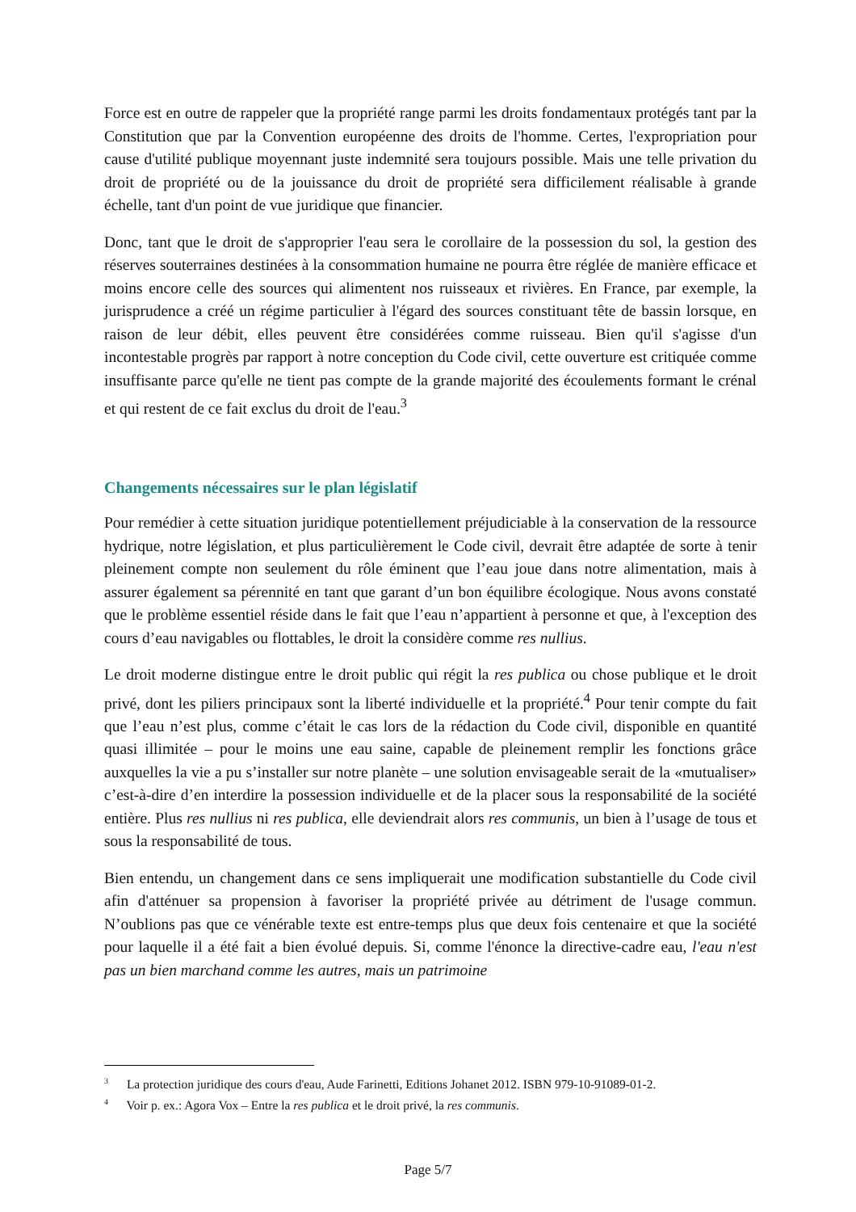Force est en outre de rappeler que la propriété range parmi les droits fondamentaux protégés tant par la Constitution que par la Convention européenne des droits de l'homme. Certes, l'expropriation pour cause d'utilité publique moyennant juste indemnité sera toujours possible. Mais une telle privation du droit de propriété ou de la jouissance du droit de propriété sera difficilement réalisable à grande échelle, tant d'un point de vue juridique que financier.
Donc, tant que le droit de s'approprier l'eau sera le corollaire de la possession du sol, la gestion des réserves souterraines destinées à la consommation humaine ne pourra être réglée de manière efficace et moins encore celle des sources qui alimentent nos ruisseaux et rivières. En France, par exemple, la jurisprudence a créé un régime particulier à l'égard des sources constituant tête de bassin lorsque, en raison de leur débit, elles peuvent être considérées comme ruisseau. Bien qu'il s'agisse d'un incontestable progrès par rapport à notre conception du Code civil, cette ouverture est critiquée comme insuffisante parce qu'elle ne tient pas compte de la grande majorité des écoulements formant le crénal et qui restent de ce fait exclus du droit de l'eau.<sup>3</sup>
Changements nécessaires sur le plan législatif
Pour remédier à cette situation juridique potentiellement préjudiciable à la conservation de la ressource hydrique, notre législation, et plus particulièrement le Code civil, devrait être adaptée de sorte à tenir pleinement compte non seulement du rôle éminent que l’eau joue dans notre alimentation, mais à assurer également sa pérennité en tant que garant d’un bon équilibre écologique. Nous avons constaté que le problème essentiel réside dans le fait que l’eau n’appartient à personne et que, à l'exception des cours d’eau navigables ou flottables, le droit la considère comme res nullius.
Le droit moderne distingue entre le droit public qui régit la res publica ou chose publique et le droit privé, dont les piliers principaux sont la liberté individuelle et la propriété.<sup>4</sup> Pour tenir compte du fait que l’eau n’est plus, comme c’était le cas lors de la rédaction du Code civil, disponible en quantité quasi illimitée – pour le moins une eau saine, capable de pleinement remplir les fonctions grâce auxquelles la vie a pu s’installer sur notre planète – une solution envisageable serait de la «mutualiser» c’est-à-dire d’en interdire la possession individuelle et de la placer sous la responsabilité de la société entière. Plus res nullius ni res publica, elle deviendrait alors res communis, un bien à l’usage de tous et sous la responsabilité de tous.
Bien entendu, un changement dans ce sens impliquerait une modification substantielle du Code civil afin d'atténuer sa propension à favoriser la propriété privée au détriment de l'usage commun. N’oublions pas que ce vénérable texte est entre-temps plus que deux fois centenaire et que la société pour laquelle il a été fait a bien évolué depuis. Si, comme l'énonce la directive-cadre eau, l'eau n'est pas un bien marchand comme les autres, mais un patrimoine
<sup>3</sup> La protection juridique des cours d'eau, Aude Farinetti, Editions Johanet 2012. ISBN 979-10-91089-01-2.
<sup>4</sup> Voir p. ex.: Agora Vox – Entre la res publica et le droit privé, la res communis.
Page 5/7